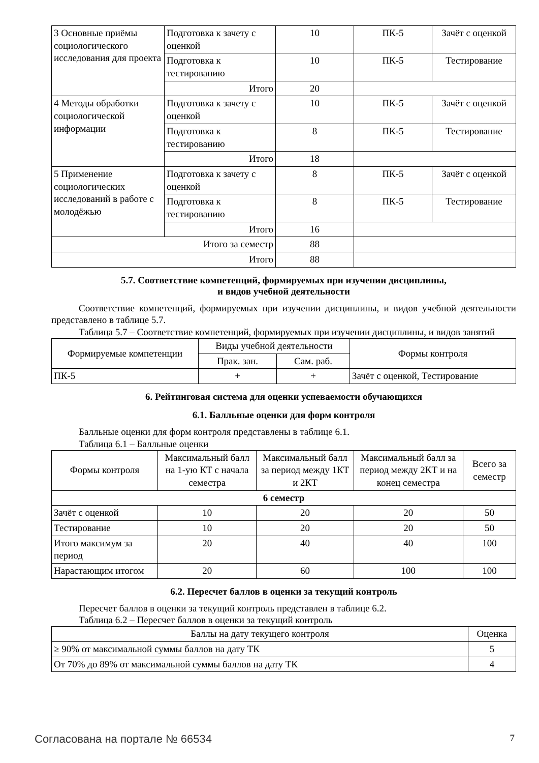| 3 Основные приёмы социологического исследования для проекта | Подготовка к зачету с оценкой | 10 | ПК-5 | Зачёт с оценкой |
| | Подготовка к тестированию | 10 | ПК-5 | Тестирование |
| | Итого | 20 | | |
| 4 Методы обработки социологической информации | Подготовка к зачету с оценкой | 10 | ПК-5 | Зачёт с оценкой |
| | Подготовка к тестированию | 8 | ПК-5 | Тестирование |
| | Итого | 18 | | |
| 5 Применение социологических исследований в работе с молодёжью | Подготовка к зачету с оценкой | 8 | ПК-5 | Зачёт с оценкой |
| | Подготовка к тестированию | 8 | ПК-5 | Тестирование |
| | Итого | 16 | | |
| Итого за семестр | | 88 | | |
| Итого | | 88 | | |
5.7. Соответствие компетенций, формируемых при изучении дисциплины,
и видов учебной деятельности
Соответствие компетенций, формируемых при изучении дисциплины, и видов учебной деятельности представлено в таблице 5.7.
Таблица 5.7 – Соответствие компетенций, формируемых при изучении дисциплины, и видов занятий
| Формируемые компетенции | Виды учебной деятельности | | Формы контроля |
| --- | --- | --- | --- |
| | Прак. зан. | Сам. раб. | |
| ПК-5 | + | + | Зачёт с оценкой, Тестирование |
6. Рейтинговая система для оценки успеваемости обучающихся
6.1. Балльные оценки для форм контроля
Балльные оценки для форм контроля представлены в таблице 6.1.
Таблица 6.1 – Балльные оценки
| Формы контроля | Максимальный балл на 1-ую КТ с начала семестра | Максимальный балл за период между 1КТ и 2КТ | Максимальный балл за период между 2КТ и на конец семестра | Всего за семестр |
| --- | --- | --- | --- | --- |
| 6 семестр | | | | |
| Зачёт с оценкой | 10 | 20 | 20 | 50 |
| Тестирование | 10 | 20 | 20 | 50 |
| Итого максимум за период | 20 | 40 | 40 | 100 |
| Нарастающим итогом | 20 | 60 | 100 | 100 |
6.2. Пересчет баллов в оценки за текущий контроль
Пересчет баллов в оценки за текущий контроль представлен в таблице 6.2.
Таблица 6.2 – Пересчет баллов в оценки за текущий контроль
| Баллы на дату текущего контроля | Оценка |
| --- | --- |
| ≥ 90% от максимальной суммы баллов на дату ТК | 5 |
| От 70% до 89% от максимальной суммы баллов на дату ТК | 4 |
Согласована на портале № 66534 7